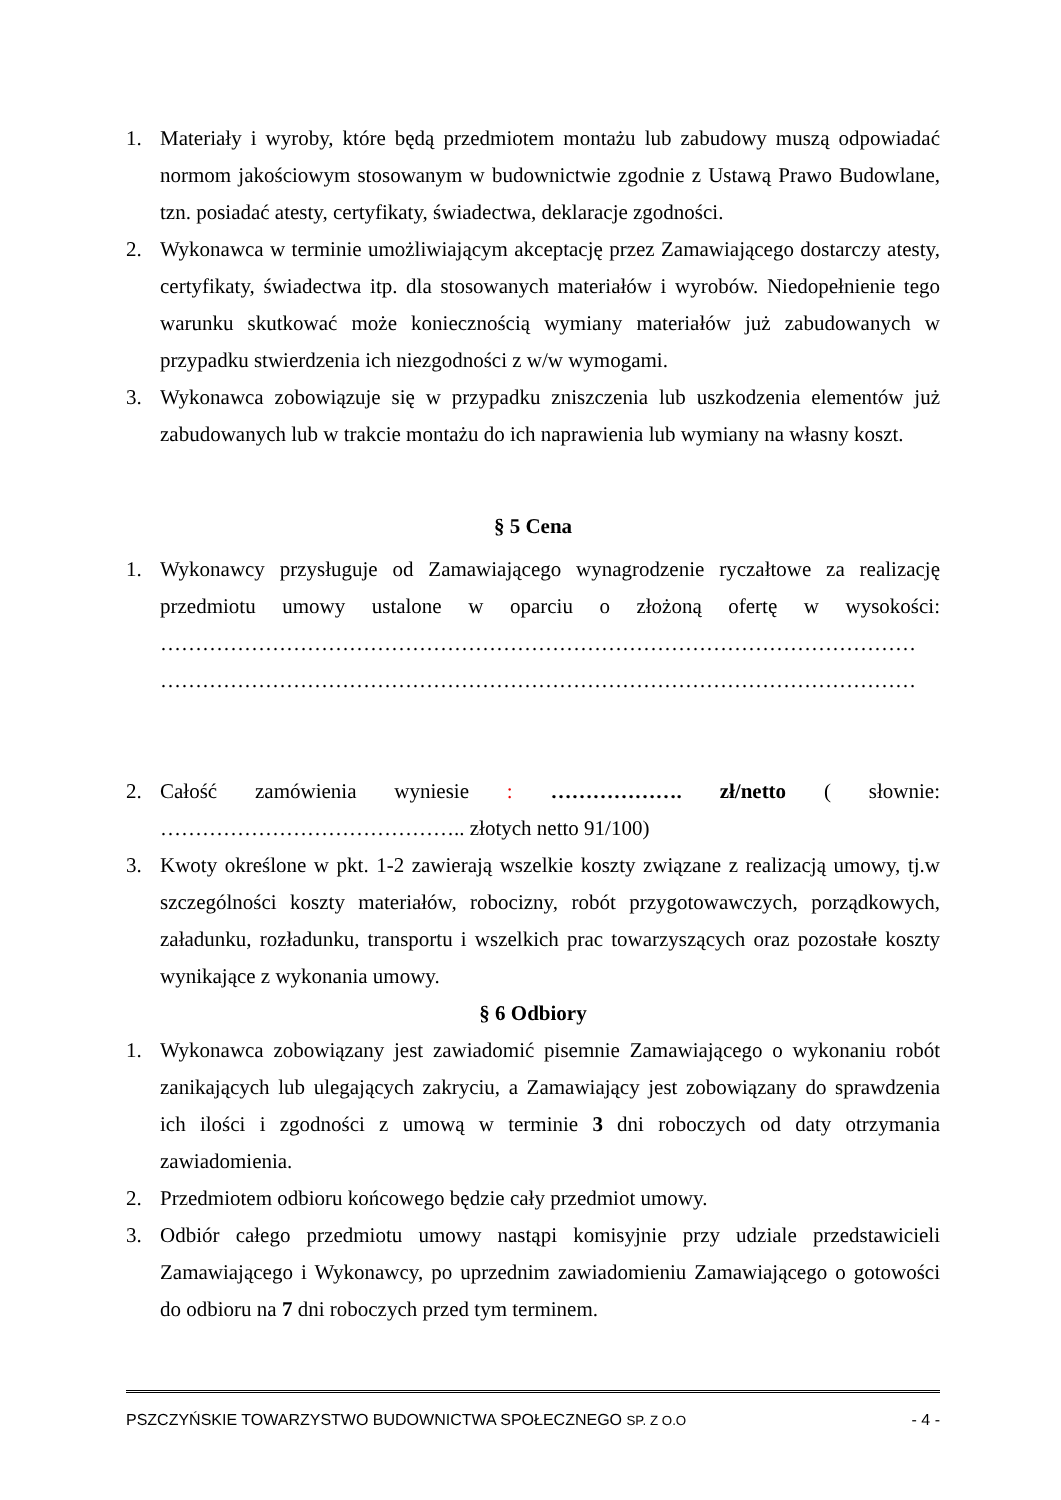1. Materiały i wyroby, które będą przedmiotem montażu lub zabudowy muszą odpowiadać normom jakościowym stosowanym w budownictwie zgodnie z Ustawą Prawo Budowlane, tzn. posiadać atesty, certyfikaty, świadectwa, deklaracje zgodności.
2. Wykonawca w terminie umożliwiającym akceptację przez Zamawiającego dostarczy atesty, certyfikaty, świadectwa itp. dla stosowanych materiałów i wyrobów. Niedopełnienie tego warunku skutkować może koniecznością wymiany materiałów już zabudowanych w przypadku stwierdzenia ich niezgodności z w/w wymogami.
3. Wykonawca zobowiązuje się w przypadku zniszczenia lub uszkodzenia elementów już zabudowanych lub w trakcie montażu do ich naprawienia lub wymiany na własny koszt.
§ 5 Cena
1. Wykonawcy przysługuje od Zamawiającego wynagrodzenie ryczałtowe za realizację przedmiotu umowy ustalone w oparciu o złożoną ofertę w wysokości: ……………………………………………………………………………………………… ………………………………………………………………………………………………
2. Całość zamówienia wyniesie : ………………. zł/netto ( słownie: …………………………………….. złotych netto 91/100)
3. Kwoty określone w pkt. 1-2 zawierają wszelkie koszty związane z realizacją umowy, tj.w szczególności koszty materiałów, robocizny, robót przygotowawczych, porządkowych, załadunku, rozładunku, transportu i wszelkich prac towarzyszących oraz pozostałe koszty wynikające z wykonania umowy.
§ 6 Odbiory
1. Wykonawca zobowiązany jest zawiadomić pisemnie Zamawiającego o wykonaniu robót zanikających lub ulegających zakryciu, a Zamawiający jest zobowiązany do sprawdzenia ich ilości i zgodności z umową w terminie 3 dni roboczych od daty otrzymania zawiadomienia.
2. Przedmiotem odbioru końcowego będzie cały przedmiot umowy.
3. Odbiór całego przedmiotu umowy nastąpi komisyjnie przy udziale przedstawicieli Zamawiającego i Wykonawcy, po uprzednim zawiadomieniu Zamawiającego o gotowości do odbioru na 7 dni roboczych przed tym terminem.
PSZCZYŃSKIE TOWARZYSTWO BUDOWNICTWA SPOŁECZNEGO SP. Z O.O - 4 -